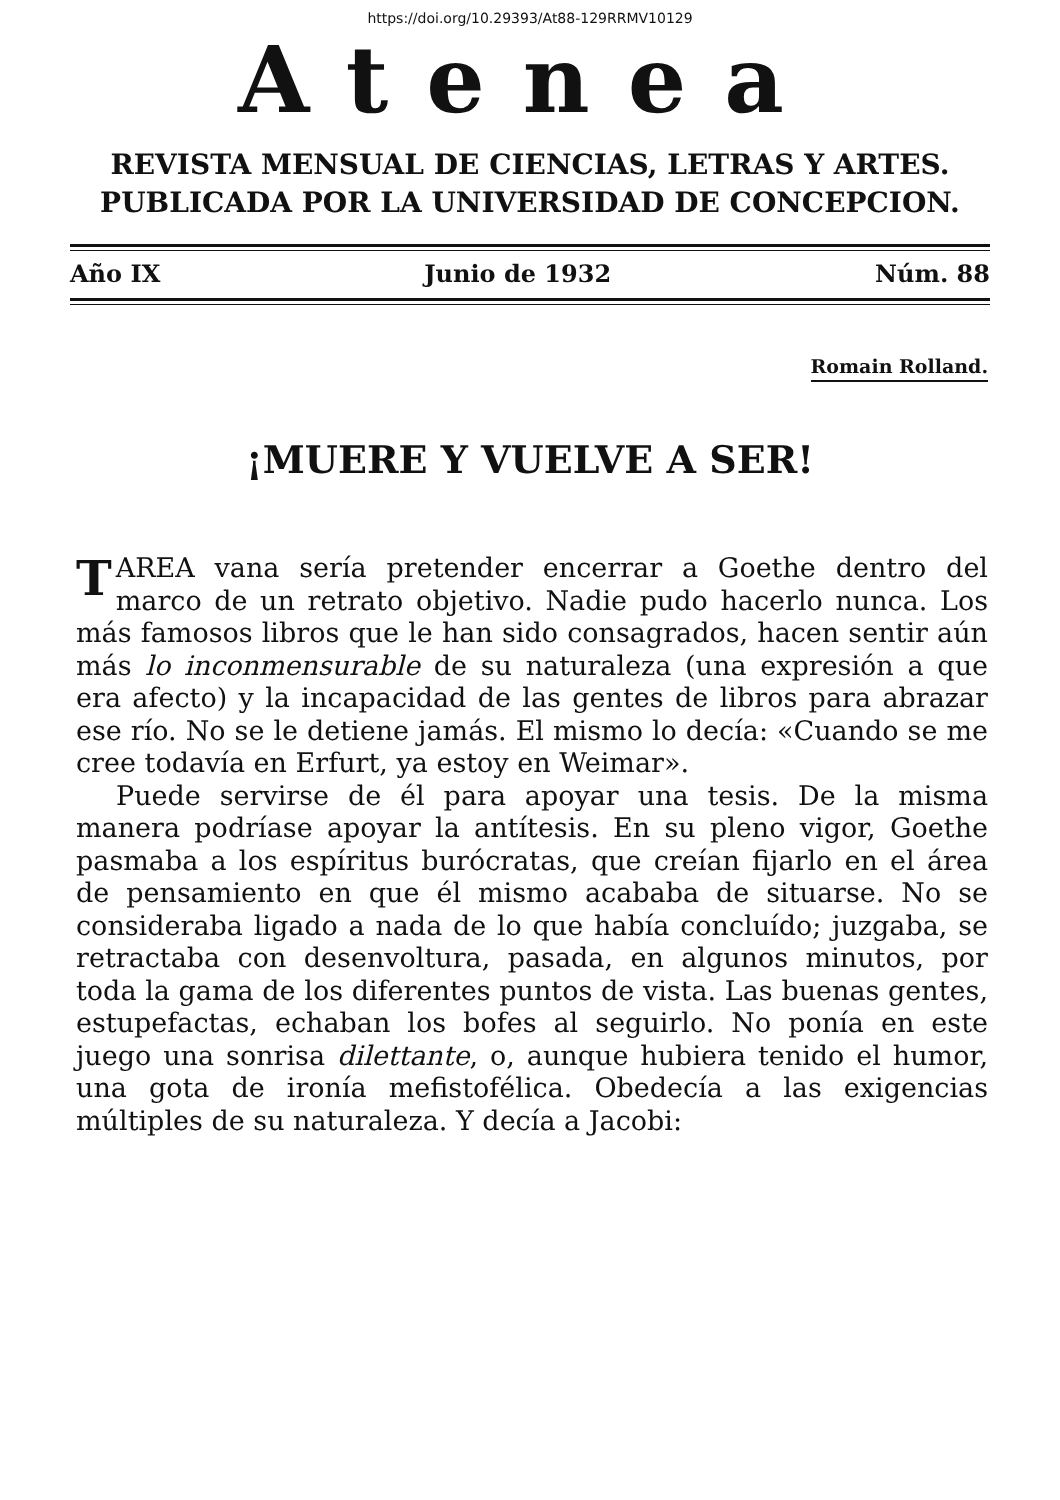https://doi.org/10.29393/At88-129RRMV10129
Atenea
REVISTA MENSUAL DE CIENCIAS, LETRAS Y ARTES. PUBLICADA POR LA UNIVERSIDAD DE CONCEPCION.
Año IX Junio de 1932 Núm. 88
Romain Rolland.
¡MUERE Y VUELVE A SER!
TAREA vana sería pretender encerrar a Goethe dentro del marco de un retrato objetivo. Nadie pudo hacerlo nunca. Los más famosos libros que le han sido consagrados, hacen sentir aún más lo inconmensurable de su naturaleza (una expresión a que era afecto) y la incapacidad de las gentes de libros para abrazar ese río. No se le detiene jamás. El mismo lo decía: «Cuando se me cree todavía en Erfurt, ya estoy en Weimar».
Puede servirse de él para apoyar una tesis. De la misma manera podríase apoyar la antítesis. En su pleno vigor, Goethe pasmaba a los espíritus burócratas, que creían fijarlo en el área de pensamiento en que él mismo acababa de situarse. No se consideraba ligado a nada de lo que había concluído; juzgaba, se retractaba con desenvoltura, pasada, en algunos minutos, por toda la gama de los diferentes puntos de vista. Las buenas gentes, estupefactas, echaban los bofes al seguirlo. No ponía en este juego una sonrisa dilettante, o, aunque hubiera tenido el humor, una gota de ironía mefistofélica. Obedecía a las exigencias múltiples de su naturaleza. Y decía a Jacobi: